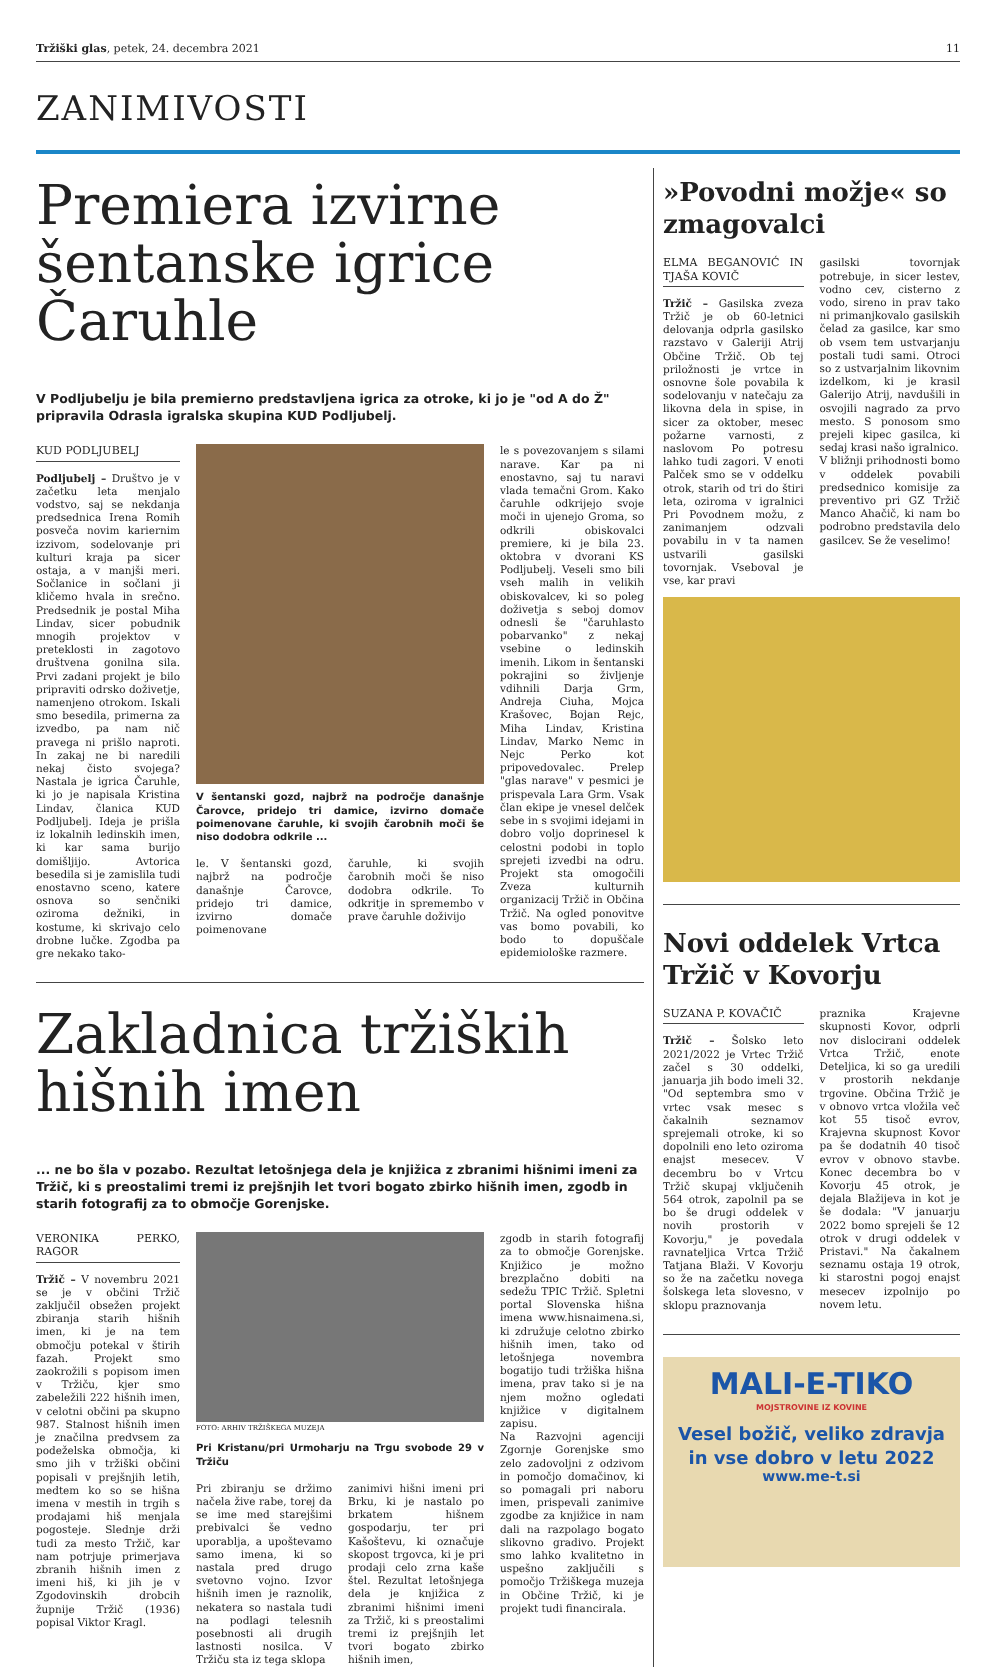Tržiški glas, petek, 24. decembra 2021 11
ZANIMIVOSTI
Premiera izvirne šentanske igrice Čaruhle
V Podljubelju je bila premierno predstavljena igrica za otroke, ki jo je "od A do Ž" pripravila Odrasla igralska skupina KUD Podljubelj.
KUD PODLJUBELJ
Podljubelj – Društvo je v začetku leta menjalo vodstvo, saj se nekdanja predsednica Irena Romih posveča novim kariernim izzivom, sodelovanje pri kulturi kraja pa sicer ostaja, a v manjši meri. Sočlanice in sočlani ji kličemo hvala in srečno. Predsednik je postal Miha Lindav, sicer pobudnik mnogih projektov v preteklosti in zagotovo društvena gonilna sila. Prvi zadani projekt je bilo pripraviti odrsko doživetje, namenjeno otrokom. Iskali smo besedila, primerna za izvedbo, pa nam nič pravega ni prišlo naproti. In zakaj ne bi naredili nekaj čisto svojega? Nastala je igrica Čaruhle, ki jo je napisala Kristina Lindav, članica KUD Podljubelj. Ideja je prišla iz lokalnih ledinskih imen, ki kar sama burijo domišljijo. Avtorica besedila si je zamislila tudi enostavno sceno, katere osnova so senčniki oziroma dežniki, in kostume, ki skrivajo celo drobne lučke. Zgodba pa gre nekako tako-
V šentanski gozd, najbrž na področje današnje Čarovce, pridejo tri damice, izvirno domače poimenovane čaruhle, ki svojih čarobnih moči še niso dodobra odkrile ...
le. V šentanski gozd, najbrž na področje današnje Čarovce, pridejo tri damice, izvirno domače poimenovane
čaruhle, ki svojih čarobnih moči še niso dodobra odkrile. To odkritje in spremembo v prave čaruhle doživijo
le s povezovanjem s silami narave. Kar pa ni enostavno, saj tu naravi vlada temačni Grom. Kako čaruhle odkrijejo svoje moči in ujenejo Groma, so odkrili obiskovalci premiere, ki je bila 23. oktobra v dvorani KS Podljubelj. Veseli smo bili vseh malih in velikih obiskovalcev, ki so poleg doživetja s seboj domov odnesli še "čaruhlasto pobarvanko" z nekaj vsebine o ledinskih imenih. Likom in šentanski pokrajini so življenje vdihnili Darja Grm, Andreja Ciuha, Mojca Krašovec, Bojan Rejc, Miha Lindav, Kristina Lindav, Marko Nemc in Nejc Perko kot pripovedovalec. Prelep "glas narave" v pesmici je prispevala Lara Grm. Vsak član ekipe je vnesel delček sebe in s svojimi idejami in dobro voljo doprinesel k celostni podobi in toplo sprejeti izvedbi na odru. Projekt sta omogočili Zveza kulturnih organizacij Tržič in Občina Tržič. Na ogled ponovitve vas bomo povabili, ko bodo to dopuščale epidemiološke razmere.
Zakladnica tržiških hišnih imen
... ne bo šla v pozabo. Rezultat letošnjega dela je knjižica z zbranimi hišnimi imeni za Tržič, ki s preostalimi tremi iz prejšnjih let tvori bogato zbirko hišnih imen, zgodb in starih fotografij za to območje Gorenjske.
VERONIKA PERKO, RAGOR
Tržič – V novembru 2021 se je v občini Tržič zaključil obsežen projekt zbiranja starih hišnih imen, ki je na tem območju potekal v štirih fazah. Projekt smo zaokrožili s popisom imen v Tržiču, kjer smo zabeležili 222 hišnih imen, v celotni občini pa skupno 987. Stalnost hišnih imen je značilna predvsem za podeželska območja, ki smo jih v tržiški občini popisali v prejšnjih letih, medtem ko so se hišna imena v mestih in trgih s prodajami hiš menjala pogosteje. Slednje drži tudi za mesto Tržič, kar nam potrjuje primerjava zbranih hišnih imen z imeni hiš, ki jih je v Zgodovinskih drobcih župnije Tržič (1936) popisal Viktor Kragl.
FOTO: ARHIV TRŽIŠKEGA MUZEJA
Pri Kristanu/pri Urmoharju na Trgu svobode 29 v Tržiču
Pri zbiranju se držimo načela žive rabe, torej da se ime med starejšimi prebivalci še vedno uporablja, a upoštevamo samo imena, ki so nastala pred drugo svetovno vojno. Izvor hišnih imen je raznolik, nekatera so nastala tudi na podlagi telesnih posebnosti ali drugih lastnosti nosilca. V Tržiču sta iz tega sklopa
zanimivi hišni imeni pri Brku, ki je nastalo po brkatem hišnem gospodarju, ter pri Kašoštevu, ki označuje skopost trgovca, ki je pri prodaji celo zrna kaše štel. Rezultat letošnjega dela je knjižica z zbranimi hišnimi imeni za Tržič, ki s preostalimi tremi iz prejšnjih let tvori bogato zbirko hišnih imen,
zgodb in starih fotografij za to območje Gorenjske. Knjižico je možno brezplačno dobiti na sedežu TPIC Tržič. Spletni portal Slovenska hišna imena www.hisnaimena.si, ki združuje celotno zbirko hišnih imen, tako od letošnjega novembra bogatijo tudi tržiška hišna imena, prav tako si je na njem možno ogledati knjižice v digitalnem zapisu.
Na Razvojni agenciji Zgornje Gorenjske smo zelo zadovoljni z odzivom in pomočjo domačinov, ki so pomagali pri naboru imen, prispevali zanimive zgodbe za knjižice in nam dali na razpolago bogato slikovno gradivo. Projekt smo lahko kvalitetno in uspešno zaključili s pomočjo Tržiškega muzeja in Občine Tržič, ki je projekt tudi financirala.
»Povodni možje« so zmagovalci
ELMA BEGANOVIĆ IN TJAŠA KOVIČ
Tržič – Gasilska zveza Tržič je ob 60-letnici delovanja odprla gasilsko razstavo v Galeriji Atrij Občine Tržič. Ob tej priložnosti je vrtce in osnovne šole povabila k sodelovanju v natečaju za likovna dela in spise, in sicer za oktober, mesec požarne varnosti, z naslovom Po potresu lahko tudi zagori. V enoti Palček smo se v oddelku otrok, starih od tri do štiri leta, oziroma v igralnici Pri Povodnem možu, z zanimanjem odzvali povabilu in v ta namen ustvarili gasilski tovornjak. Vseboval je vse, kar pravi
gasilski tovornjak potrebuje, in sicer lestev, vodno cev, cisterno z vodo, sireno in prav tako ni primanjkovalo gasilskih čelad za gasilce, kar smo ob vsem tem ustvarjanju postali tudi sami. Otroci so z ustvarjalnim likovnim izdelkom, ki je krasil Galerijo Atrij, navdušili in osvojili nagrado za prvo mesto. S ponosom smo prejeli kipec gasilca, ki sedaj krasi našo igralnico.
V bližnji prihodnosti bomo v oddelek povabili predsednico komisije za preventivo pri GZ Tržič Manco Ahačič, ki nam bo podrobno predstavila delo gasilcev. Se že veselimo!
Novi oddelek Vrtca Tržič v Kovorju
SUZANA P. KOVAČIČ
Tržič – Šolsko leto 2021/2022 je Vrtec Tržič začel s 30 oddelki, januarja jih bodo imeli 32. "Od septembra smo v vrtec vsak mesec s čakalnih seznamov sprejemali otroke, ki so dopolnili eno leto oziroma enajst mesecev. V decembru bo v Vrtcu Tržič skupaj vključenih 564 otrok, zapolnil pa se bo še drugi oddelek v novih prostorih v Kovorju," je povedala ravnateljica Vrtca Tržič Tatjana Blaži. V Kovorju so že na začetku novega šolskega leta slovesno, v sklopu praznovanja
praznika Krajevne skupnosti Kovor, odprli nov dislocirani oddelek Vrtca Tržič, enote Deteljica, ki so ga uredili v prostorih nekdanje trgovine. Občina Tržič je v obnovo vrtca vložila več kot 55 tisoč evrov, Krajevna skupnost Kovor pa še dodatnih 40 tisoč evrov v obnovo stavbe. Konec decembra bo v Kovorju 45 otrok, je dejala Blažijeva in kot je še dodala: "V januarju 2022 bomo sprejeli še 12 otrok v drugi oddelek v Pristavi." Na čakalnem seznamu ostaja 19 otrok, ki starostni pogoj enajst mesecev izpolnijo po novem letu.
MALI-E-TIKO
MOJSTROVINE IZ KOVINE
Vesel božič, veliko zdravja in vse dobro v letu 2022
www.me-t.si